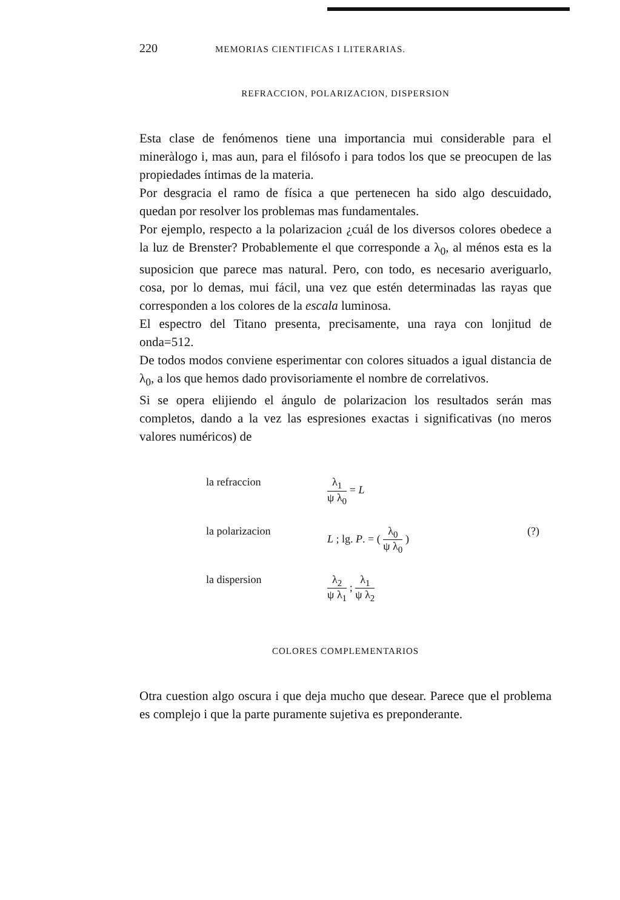220 MEMORIAS CIENTIFICAS I LITERARIAS.
REFRACCION, POLARIZACION, DISPERSION
Esta clase de fenómenos tiene una importancia mui considerable para el mineràlogo i, mas aun, para el filósofo i para todos los que se preocupen de las propiedades íntimas de la materia.
Por desgracia el ramo de física a que pertenecen ha sido algo descuidado, quedan por resolver los problemas mas fundamentales.
Por ejemplo, respecto a la polarizacion ¿cuál de los diversos colores obedece a la luz de Brenster? Probablemente el que corresponde a λ<sub>0</sub>, al ménos esta es la suposicion que parece mas natural. Pero, con todo, es necesario averiguarlo, cosa, por lo demas, mui fácil, una vez que estén determinadas las rayas que corresponden a los colores de la escala luminosa.
El espectro del Titano presenta, precisamente, una raya con lonjitud de onda=512.
De todos modos conviene esperimentar con colores situados a igual distancia de λ<sub>0</sub>, a los que hemos dado provisoriamente el nombre de correlativos.
Si se opera elijiendo el ángulo de polarizacion los resultados serán mas completos, dando a la vez las espresiones exactas i significativas (no meros valores numéricos) de
la refraccion
λ<sub>1</sub> ψ λ<sub>0</sub> = L
la polarizacion
L ; lg. P. = ( λ<sub>0</sub> ψ λ<sub>0</sub> )
(?)
la dispersion
λ<sub>2</sub> ψ λ<sub>1</sub> ; λ<sub>1</sub> ψ λ<sub>2</sub>
COLORES COMPLEMENTARIOS
Otra cuestion algo oscura i que deja mucho que desear. Parece que el problema es complejo i que la parte puramente sujetiva es preponderante.